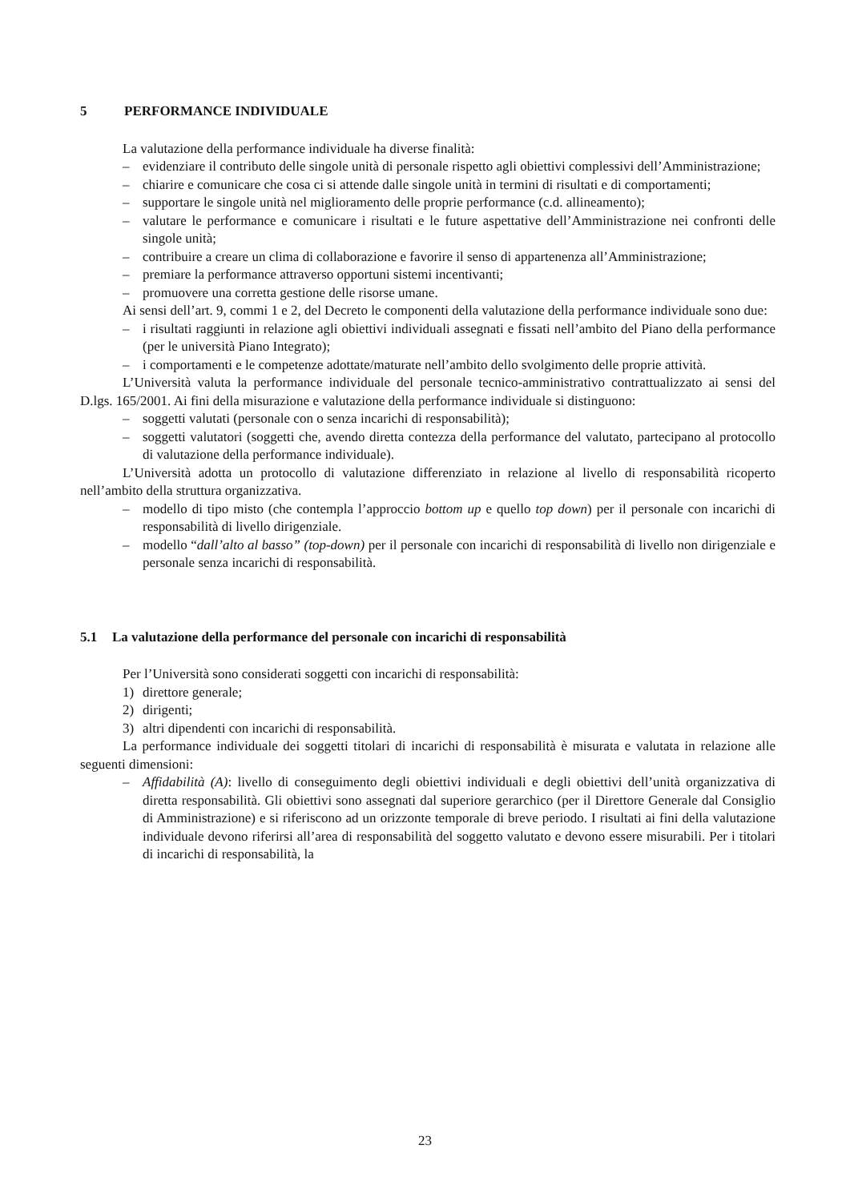5 PERFORMANCE INDIVIDUALE
La valutazione della performance individuale ha diverse finalità:
– evidenziare il contributo delle singole unità di personale rispetto agli obiettivi complessivi dell’Amministrazione;
– chiarire e comunicare che cosa ci si attende dalle singole unità in termini di risultati e di comportamenti;
– supportare le singole unità nel miglioramento delle proprie performance (c.d. allineamento);
– valutare le performance e comunicare i risultati e le future aspettative dell’Amministrazione nei confronti delle singole unità;
– contribuire a creare un clima di collaborazione e favorire il senso di appartenenza all’Amministrazione;
– premiare la performance attraverso opportuni sistemi incentivanti;
– promuovere una corretta gestione delle risorse umane.
Ai sensi dell’art. 9, commi 1 e 2, del Decreto le componenti della valutazione della performance individuale sono due:
– i risultati raggiunti in relazione agli obiettivi individuali assegnati e fissati nell’ambito del Piano della performance (per le università Piano Integrato);
– i comportamenti e le competenze adottate/maturate nell’ambito dello svolgimento delle proprie attività.
L’Università valuta la performance individuale del personale tecnico-amministrativo contrattualizzato ai sensi del D.lgs. 165/2001. Ai fini della misurazione e valutazione della performance individuale si distinguono:
– soggetti valutati (personale con o senza incarichi di responsabilità);
– soggetti valutatori (soggetti che, avendo diretta contezza della performance del valutato, partecipano al protocollo di valutazione della performance individuale).
L’Università adotta un protocollo di valutazione differenziato in relazione al livello di responsabilità ricoperto nell’ambito della struttura organizzativa.
– modello di tipo misto (che contempla l’approccio bottom up e quello top down) per il personale con incarichi di responsabilità di livello dirigenziale.
– modello “dall’alto al basso” (top-down) per il personale con incarichi di responsabilità di livello non dirigenziale e personale senza incarichi di responsabilità.
5.1 La valutazione della performance del personale con incarichi di responsabilità
Per l’Università sono considerati soggetti con incarichi di responsabilità:
1) direttore generale;
2) dirigenti;
3) altri dipendenti con incarichi di responsabilità.
La performance individuale dei soggetti titolari di incarichi di responsabilità è misurata e valutata in relazione alle seguenti dimensioni:
– Affidabilità (A): livello di conseguimento degli obiettivi individuali e degli obiettivi dell’unità organizzativa di diretta responsabilità. Gli obiettivi sono assegnati dal superiore gerarchico (per il Direttore Generale dal Consiglio di Amministrazione) e si riferiscono ad un orizzonte temporale di breve periodo. I risultati ai fini della valutazione individuale devono riferirsi all’area di responsabilità del soggetto valutato e devono essere misurabili. Per i titolari di incarichi di responsabilità, la
23